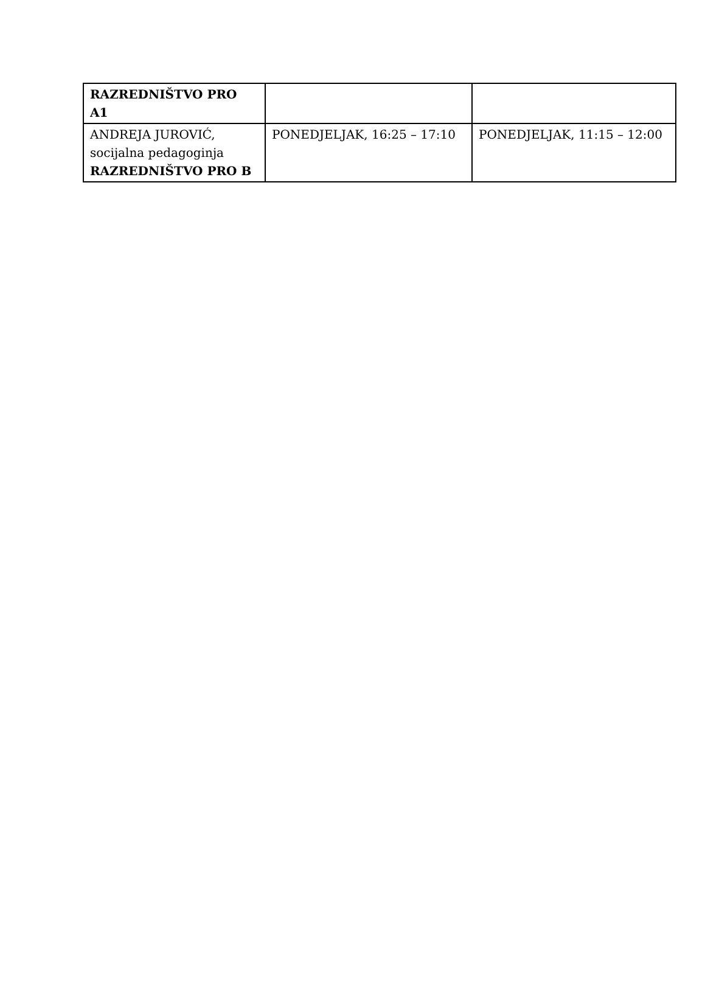| RAZREDNIŠTVO PRO A1 | | |
| ANDREJA JUROVIĆ, socijalna pedagoginja RAZREDNIŠTVO PRO B | PONEDJELJAK, 16:25 – 17:10 | PONEDJELJAK, 11:15 – 12:00 |